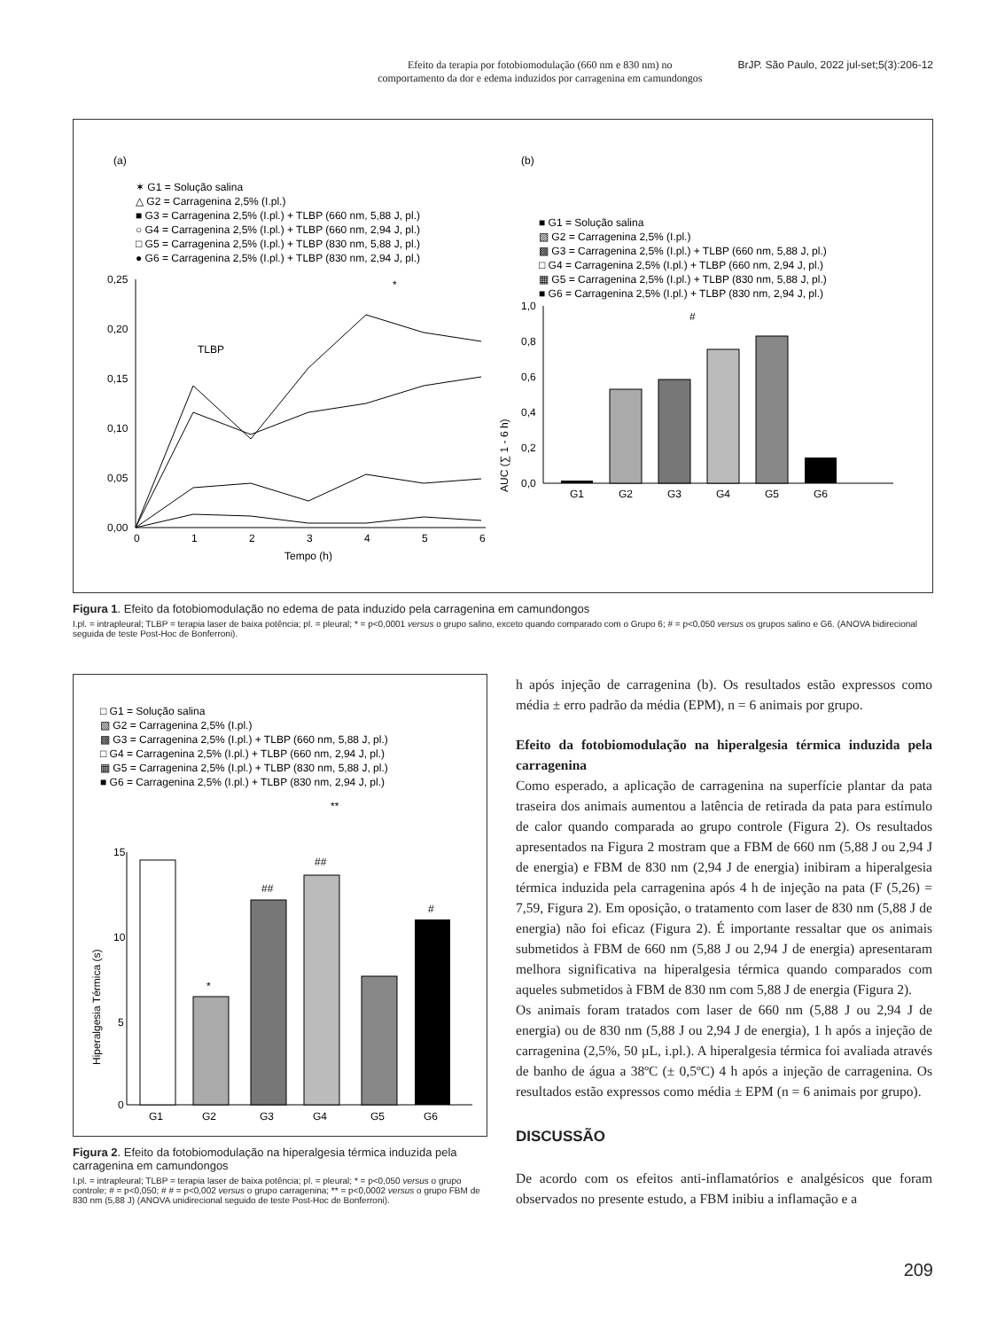Efeito da terapia por fotobiomodulação (660 nm e 830 nm) no
comportamento da dor e edema induzidos por carragenina em camundongos
BrJP. São Paulo, 2022 jul-set;5(3):206-12
(a)
✶ G1 = Solução salina
△ G2 = Carragenina 2,5% (I.pl.)
■ G3 = Carragenina 2,5% (I.pl.) + TLBP (660 nm, 5,88 J, pl.)
○ G4 = Carragenina 2,5% (I.pl.) + TLBP (660 nm, 2,94 J, pl.)
□ G5 = Carragenina 2,5% (I.pl.) + TLBP (830 nm, 5,88 J, pl.)
● G6 = Carragenina 2,5% (I.pl.) + TLBP (830 nm, 2,94 J, pl.)
0,25
0,20
0,15
0,10
0,05
0,00
0
1
2
3
4
5
6
Tempo (h)
TLBP
*
(b)
■ G1 = Solução salina
▧ G2 = Carragenina 2,5% (I.pl.)
▩ G3 = Carragenina 2,5% (I.pl.) + TLBP (660 nm, 5,88 J, pl.)
□ G4 = Carragenina 2,5% (I.pl.) + TLBP (660 nm, 2,94 J, pl.)
▦ G5 = Carragenina 2,5% (I.pl.) + TLBP (830 nm, 5,88 J, pl.)
■ G6 = Carragenina 2,5% (I.pl.) + TLBP (830 nm, 2,94 J, pl.)
AUC (∑ 1 - 6 h)
1,0
0,8
0,6
0,4
0,2
0,0
G1
G2
G3
G4
G5
G6
#
Figura 1. Efeito da fotobiomodulação no edema de pata induzido pela carragenina em camundongos
I.pl. = intrapleural; TLBP = terapia laser de baixa potência; pl. = pleural; * = p<0,0001 versus o grupo salino, exceto quando comparado com o Grupo 6; # = p<0,050 versus os grupos salino e G6. (ANOVA bidirecional seguida de teste Post-Hoc de Bonferroni).
□ G1 = Solução salina
▧ G2 = Carragenina 2,5% (I.pl.)
▩ G3 = Carragenina 2,5% (I.pl.) + TLBP (660 nm, 5,88 J, pl.)
□ G4 = Carragenina 2,5% (I.pl.) + TLBP (660 nm, 2,94 J, pl.)
▦ G5 = Carragenina 2,5% (I.pl.) + TLBP (830 nm, 5,88 J, pl.)
■ G6 = Carragenina 2,5% (I.pl.) + TLBP (830 nm, 2,94 J, pl.)
Hiperalgesia Térmica (s)
15
10
5
0
G1
G2
G3
G4
G5
G6
*
##
##
#
**
Figura 2. Efeito da fotobiomodulação na hiperalgesia térmica induzida pela carragenina em camundongos
I.pl. = intrapleural; TLBP = terapia laser de baixa potência; pl. = pleural; * = p<0,050 versus o grupo controle; # = p<0,050; # # = p<0,002 versus o grupo carragenina; ** = p<0,0002 versus o grupo FBM de 830 nm (5,88 J) (ANOVA unidirecional seguido de teste Post-Hoc de Bonferroni).
h após injeção de carragenina (b). Os resultados estão expressos como média ± erro padrão da média (EPM), n = 6 animais por grupo.
Efeito da fotobiomodulação na hiperalgesia térmica induzida pela carragenina
Como esperado, a aplicação de carragenina na superfície plantar da pata traseira dos animais aumentou a latência de retirada da pata para estímulo de calor quando comparada ao grupo controle (Figura 2). Os resultados apresentados na Figura 2 mostram que a FBM de 660 nm (5,88 J ou 2,94 J de energia) e FBM de 830 nm (2,94 J de energia) inibiram a hiperalgesia térmica induzida pela carragenina após 4 h de injeção na pata (F (5,26) = 7,59, Figura 2). Em oposição, o tratamento com laser de 830 nm (5,88 J de energia) não foi eficaz (Figura 2). É importante ressaltar que os animais submetidos à FBM de 660 nm (5,88 J ou 2,94 J de energia) apresentaram melhora significativa na hiperalgesia térmica quando comparados com aqueles submetidos à FBM de 830 nm com 5,88 J de energia (Figura 2).
Os animais foram tratados com laser de 660 nm (5,88 J ou 2,94 J de energia) ou de 830 nm (5,88 J ou 2,94 J de energia), 1 h após a injeção de carragenina (2,5%, 50 µL, i.pl.). A hiperalgesia térmica foi avaliada através de banho de água a 38ºC (± 0,5ºC) 4 h após a injeção de carragenina. Os resultados estão expressos como média ± EPM (n = 6 animais por grupo).
DISCUSSÃO
De acordo com os efeitos anti-inflamatórios e analgésicos que foram observados no presente estudo, a FBM inibiu a inflamação e a
209